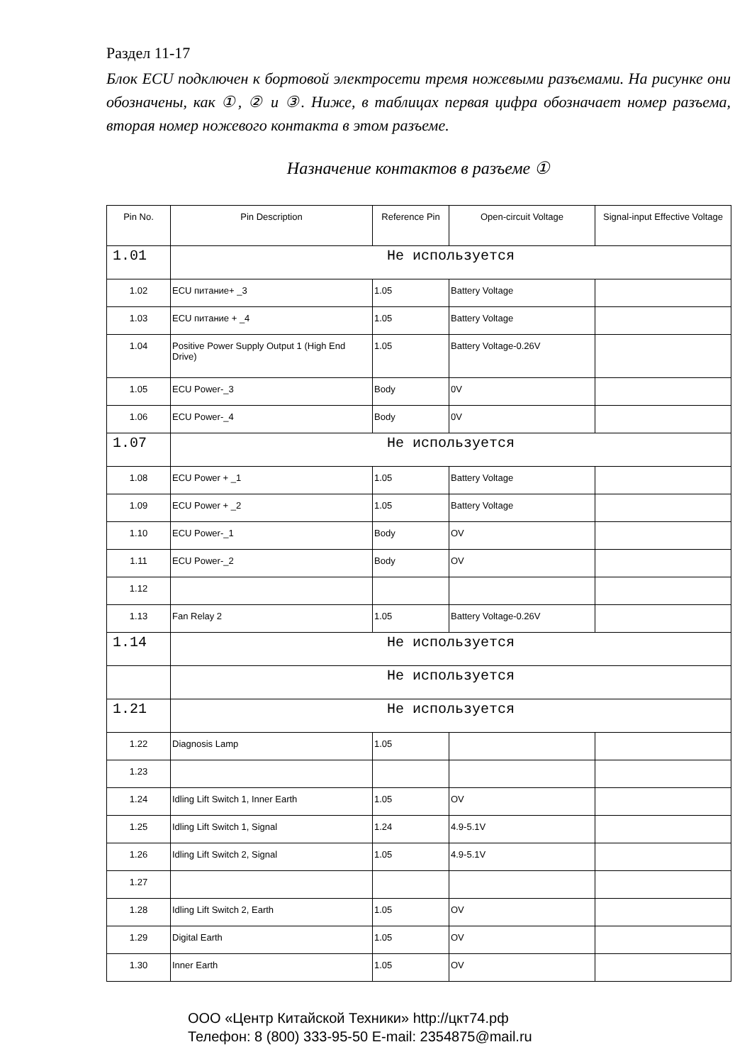Раздел 11-17
Блок ECU подключен к бортовой электросети тремя ножевыми разъемами. На рисунке они обозначены, как ①, ② и ③. Ниже, в таблицах первая цифра обозначает номер разъема, вторая номер ножевого контакта в этом разъеме.
Назначение контактов в разъеме ①
| Pin No. | Pin Description | Reference Pin | Open-circuit Voltage | Signal-input Effective Voltage |
| --- | --- | --- | --- | --- |
| 1.01 | Не используется | | | |
| 1.02 | ECU питание+ _3 | 1.05 | Battery Voltage | |
| 1.03 | ECU питание + _4 | 1.05 | Battery Voltage | |
| 1.04 | Positive Power Supply Output 1 (High End Drive) | 1.05 | Battery Voltage-0.26V | |
| 1.05 | ECU Power-_3 | Body | 0V | |
| 1.06 | ECU Power-_4 | Body | 0V | |
| 1.07 | Не используется | | | |
| 1.08 | ECU Power + _1 | 1.05 | Battery Voltage | |
| 1.09 | ECU Power + _2 | 1.05 | Battery Voltage | |
| 1.10 | ECU Power-_1 | Body | OV | |
| 1.11 | ECU Power-_2 | Body | OV | |
| 1.12 | | | | |
| 1.13 | Fan Relay 2 | 1.05 | Battery Voltage-0.26V | |
| 1.14 | Не используется | | | |
| | Не используется | | | |
| 1.21 | Не используется | | | |
| 1.22 | Diagnosis Lamp | 1.05 | | |
| 1.23 | | | | |
| 1.24 | Idling Lift Switch 1, Inner Earth | 1.05 | OV | |
| 1.25 | Idling Lift Switch 1, Signal | 1.24 | 4.9-5.1V | |
| 1.26 | Idling Lift Switch 2, Signal | 1.05 | 4.9-5.1V | |
| 1.27 | | | | |
| 1.28 | Idling Lift Switch 2, Earth | 1.05 | OV | |
| 1.29 | Digital Earth | 1.05 | OV | |
| 1.30 | Inner Earth | 1.05 | OV | |
ООО «Центр Китайской Техники» http://цкт74.рф
Телефон: 8 (800) 333-95-50 E-mail: 2354875@mail.ru